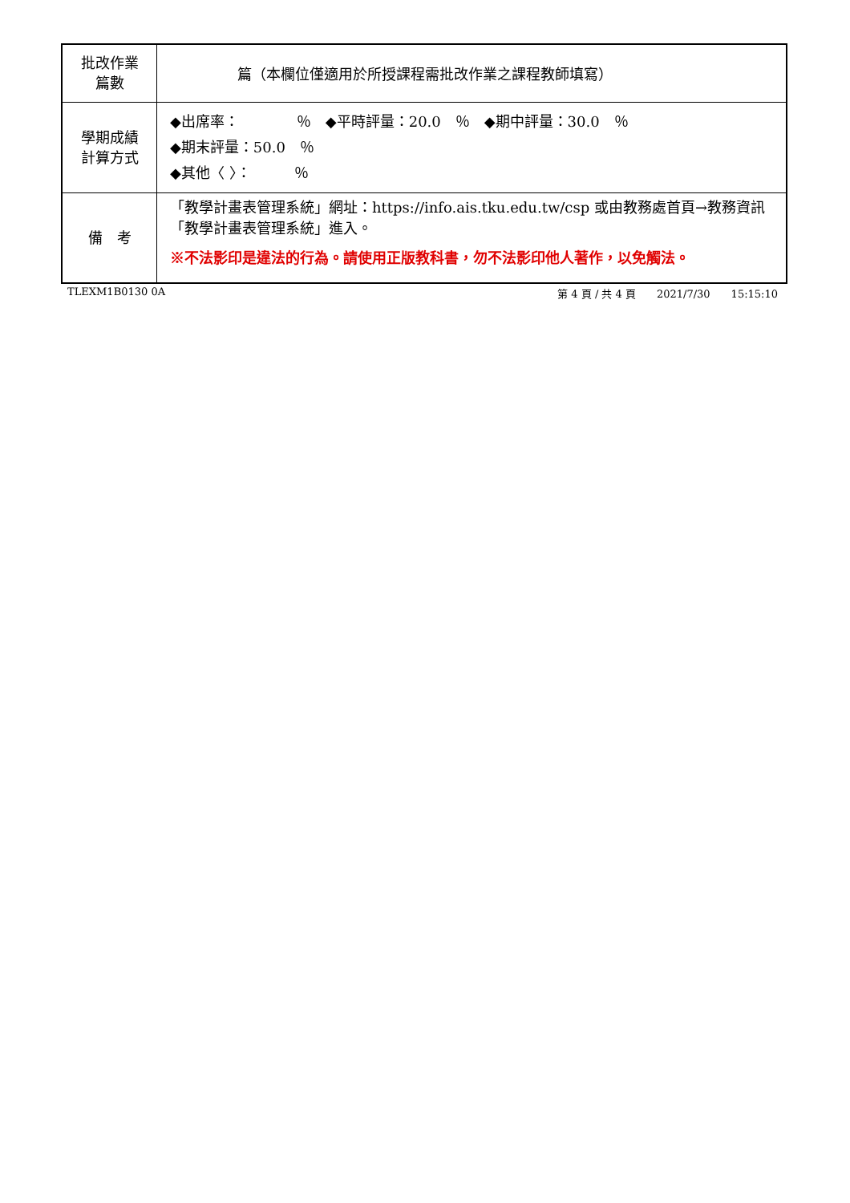| 批改作業 篇數 | 篇（本欄位僅適用於所授課程需批改作業之課程教師填寫） |
| 學期成績 計算方式 | ◆出席率： ％ ◆平時評量：20.0 ％ ◆期中評量：30.0 ％ ◆期末評量：50.0 ％ ◆其他〈 〉： ％ |
| 備 考 | 「教學計畫表管理系統」網址： https://info.ais.tku.edu.tw/csp 或由教務處首頁→教務資訊「教學計畫表管理系統」進入。 ※不法影印是違法的行為。請使用正版教科書，勿不法影印他人著作，以免觸法。 |
TLEXM1B0130 0A 第 4 頁 / 共 4 頁　　2021/7/30　　15:15:10